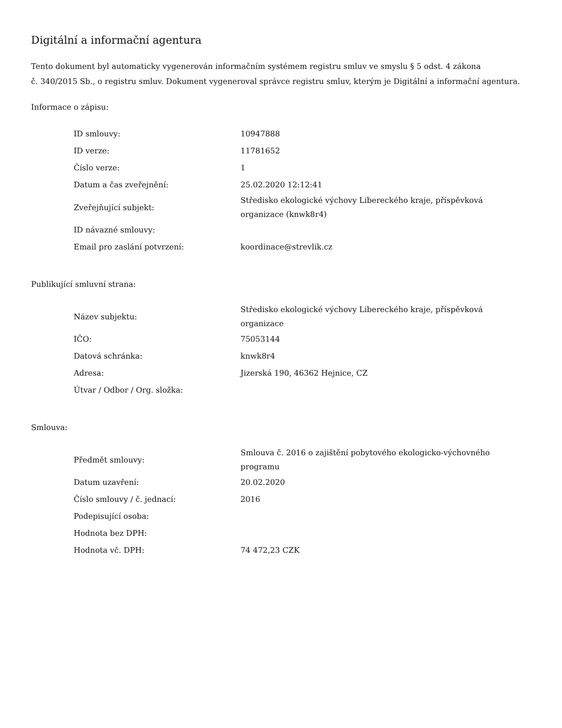Digitální a informační agentura
Tento dokument byl automaticky vygenerován informačním systémem registru smluv ve smyslu § 5 odst. 4 zákona
č. 340/2015 Sb., o registru smluv. Dokument vygeneroval správce registru smluv, kterým je Digitální a informační agentura.
Informace o zápisu:
| ID smlouvy: | 10947888 |
| ID verze: | 11781652 |
| Číslo verze: | 1 |
| Datum a čas zveřejnění: | 25.02.2020 12:12:41 |
| Zveřejňující subjekt: | Středisko ekologické výchovy Libereckého kraje, příspěvková organizace (knwk8r4) |
| ID návazné smlouvy: | |
| Email pro zaslání potvrzení: | koordinace@strevlik.cz |
Publikující smluvní strana:
| Název subjektu: | Středisko ekologické výchovy Libereckého kraje, příspěvková organizace |
| IČO: | 75053144 |
| Datová schránka: | knwk8r4 |
| Adresa: | Jizerská 190, 46362 Hejnice, CZ |
| Útvar / Odbor / Org. složka: | |
Smlouva:
| Předmět smlouvy: | Smlouva č. 2016 o zajištění pobytového ekologicko-výchovného programu |
| Datum uzavření: | 20.02.2020 |
| Číslo smlouvy / č. jednací: | 2016 |
| Podepisující osoba: | |
| Hodnota bez DPH: | |
| Hodnota vč. DPH: | 74 472,23 CZK |